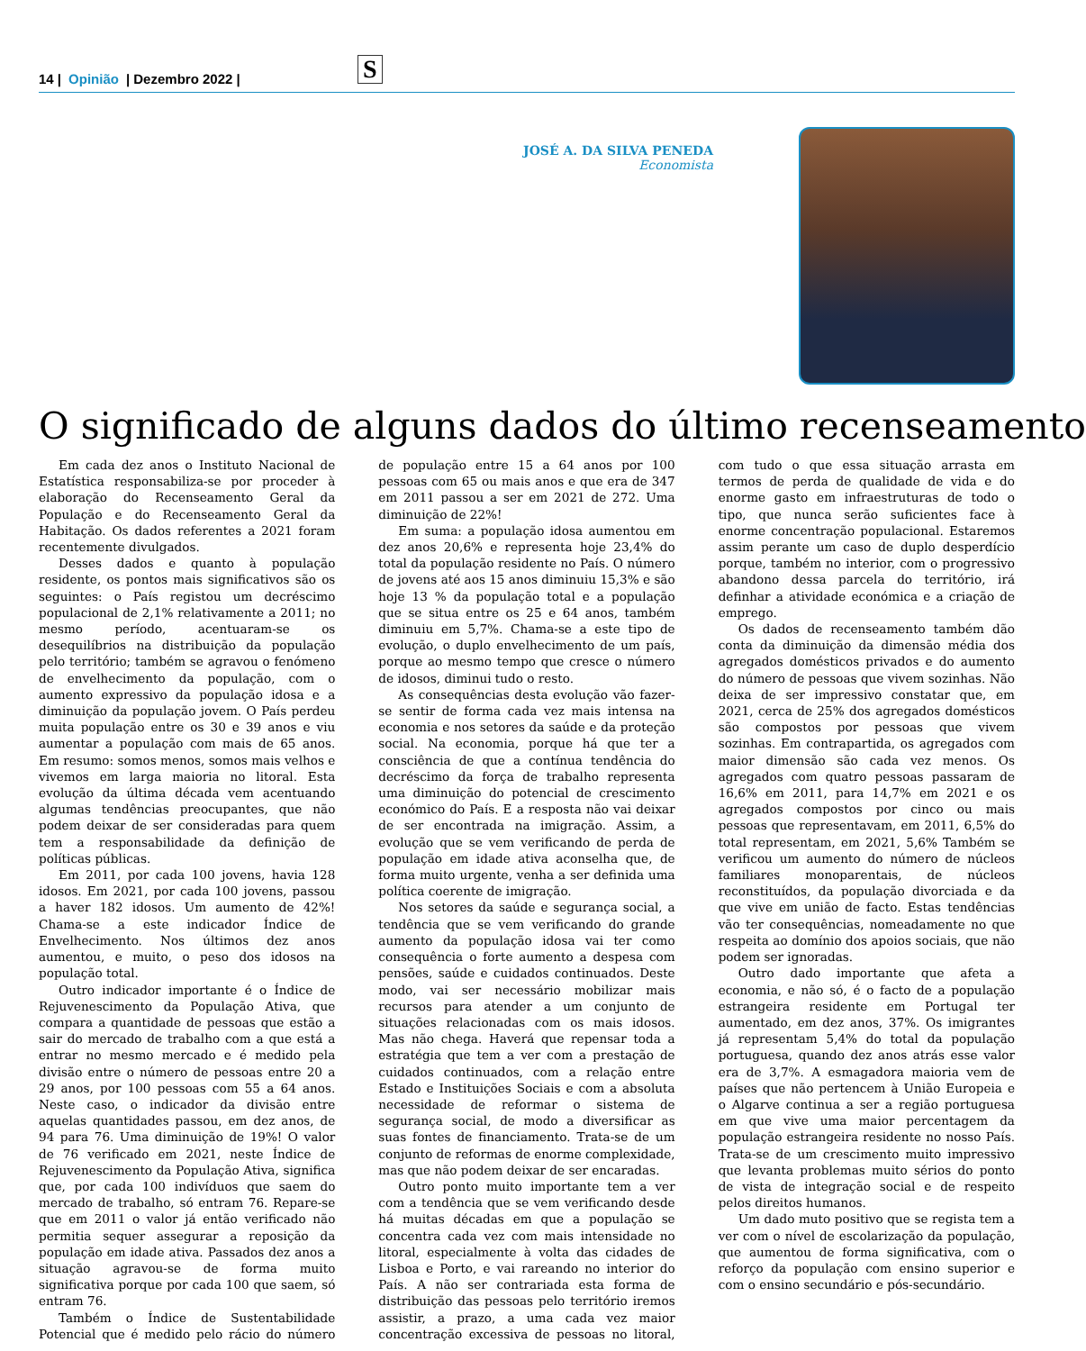14 | Opinião | Dezembro 2022 |
S
JOSÉ A. DA SILVA PENEDA
Economista
O significado de alguns dados do último recenseamento
Em cada dez anos o Instituto Nacional de Estatística responsabiliza-se por proceder à elaboração do Recenseamento Geral da População e do Recenseamento Geral da Habitação. Os dados referentes a 2021 foram recentemente divulgados.
Desses dados e quanto à população residente, os pontos mais significativos são os seguintes: o País registou um decréscimo populacional de 2,1% relativamente a 2011; no mesmo período, acentuaram-se os desequilíbrios na distribuição da população pelo território; também se agravou o fenómeno de envelhecimento da população, com o aumento expressivo da população idosa e a diminuição da população jovem. O País perdeu muita população entre os 30 e 39 anos e viu aumentar a população com mais de 65 anos. Em resumo: somos menos, somos mais velhos e vivemos em larga maioria no litoral. Esta evolução da última década vem acentuando algumas tendências preocupantes, que não podem deixar de ser consideradas para quem tem a responsabilidade da definição de políticas públicas.
Em 2011, por cada 100 jovens, havia 128 idosos. Em 2021, por cada 100 jovens, passou a haver 182 idosos. Um aumento de 42%! Chama-se a este indicador Índice de Envelhecimento. Nos últimos dez anos aumentou, e muito, o peso dos idosos na população total.
Outro indicador importante é o Índice de Rejuvenescimento da População Ativa, que compara a quantidade de pessoas que estão a sair do mercado de trabalho com a que está a entrar no mesmo mercado e é medido pela divisão entre o número de pessoas entre 20 a 29 anos, por 100 pessoas com 55 a 64 anos. Neste caso, o indicador da divisão entre aquelas quantidades passou, em dez anos, de 94 para 76. Uma diminuição de 19%! O valor de 76 verificado em 2021, neste Índice de Rejuvenescimento da População Ativa, significa que, por cada 100 indivíduos que saem do mercado de trabalho, só entram 76. Repare-se que em 2011 o valor já então verificado não permitia sequer assegurar a reposição da população em idade ativa. Passados dez anos a situação agravou-se de forma muito significativa porque por cada 100 que saem, só entram 76.
Também o Índice de Sustentabilidade Potencial que é medido pelo rácio do número de população entre 15 a 64 anos por 100 pessoas com 65 ou mais anos e que era de 347 em 2011 passou a ser em 2021 de 272. Uma diminuição de 22%!
Em suma: a população idosa aumentou em dez anos 20,6% e representa hoje 23,4% do total da população residente no País. O número de jovens até aos 15 anos diminuiu 15,3% e são hoje 13 % da população total e a população que se situa entre os 25 e 64 anos, também diminuiu em 5,7%. Chama-se a este tipo de evolução, o duplo envelhecimento de um país, porque ao mesmo tempo que cresce o número de idosos, diminui tudo o resto.
As consequências desta evolução vão fazer-se sentir de forma cada vez mais intensa na economia e nos setores da saúde e da proteção social. Na economia, porque há que ter a consciência de que a contínua tendência do decréscimo da força de trabalho representa uma diminuição do potencial de crescimento económico do País. E a resposta não vai deixar de ser encontrada na imigração. Assim, a evolução que se vem verificando de perda de população em idade ativa aconselha que, de forma muito urgente, venha a ser definida uma política coerente de imigração.
Nos setores da saúde e segurança social, a tendência que se vem verificando do grande aumento da população idosa vai ter como consequência o forte aumento a despesa com pensões, saúde e cuidados continuados. Deste modo, vai ser necessário mobilizar mais recursos para atender a um conjunto de situações relacionadas com os mais idosos. Mas não chega. Haverá que repensar toda a estratégia que tem a ver com a prestação de cuidados continuados, com a relação entre Estado e Instituições Sociais e com a absoluta necessidade de reformar o sistema de segurança social, de modo a diversificar as suas fontes de financiamento. Trata-se de um conjunto de reformas de enorme complexidade, mas que não podem deixar de ser encaradas.
Outro ponto muito importante tem a ver com a tendência que se vem verificando desde há muitas décadas em que a população se concentra cada vez com mais intensidade no litoral, especialmente à volta das cidades de Lisboa e Porto, e vai rareando no interior do País. A não ser contrariada esta forma de distribuição das pessoas pelo território iremos assistir, a prazo, a uma cada vez maior concentração excessiva de pessoas no litoral, com tudo o que essa situação arrasta em termos de perda de qualidade de vida e do enorme gasto em infraestruturas de todo o tipo, que nunca serão suficientes face à enorme concentração populacional. Estaremos assim perante um caso de duplo desperdício porque, também no interior, com o progressivo abandono dessa parcela do território, irá definhar a atividade económica e a criação de emprego.
Os dados de recenseamento também dão conta da diminuição da dimensão média dos agregados domésticos privados e do aumento do número de pessoas que vivem sozinhas. Não deixa de ser impressivo constatar que, em 2021, cerca de 25% dos agregados domésticos são compostos por pessoas que vivem sozinhas. Em contrapartida, os agregados com maior dimensão são cada vez menos. Os agregados com quatro pessoas passaram de 16,6% em 2011, para 14,7% em 2021 e os agregados compostos por cinco ou mais pessoas que representavam, em 2011, 6,5% do total representam, em 2021, 5,6% Também se verificou um aumento do número de núcleos familiares monoparentais, de núcleos reconstituídos, da população divorciada e da que vive em união de facto. Estas tendências vão ter consequências, nomeadamente no que respeita ao domínio dos apoios sociais, que não podem ser ignoradas.
Outro dado importante que afeta a economia, e não só, é o facto de a população estrangeira residente em Portugal ter aumentado, em dez anos, 37%. Os imigrantes já representam 5,4% do total da população portuguesa, quando dez anos atrás esse valor era de 3,7%. A esmagadora maioria vem de países que não pertencem à União Europeia e o Algarve continua a ser a região portuguesa em que vive uma maior percentagem da população estrangeira residente no nosso País. Trata-se de um crescimento muito impressivo que levanta problemas muito sérios do ponto de vista de integração social e de respeito pelos direitos humanos.
Um dado muto positivo que se regista tem a ver com o nível de escolarização da população, que aumentou de forma significativa, com o reforço da população com ensino superior e com o ensino secundário e pós-secundário.